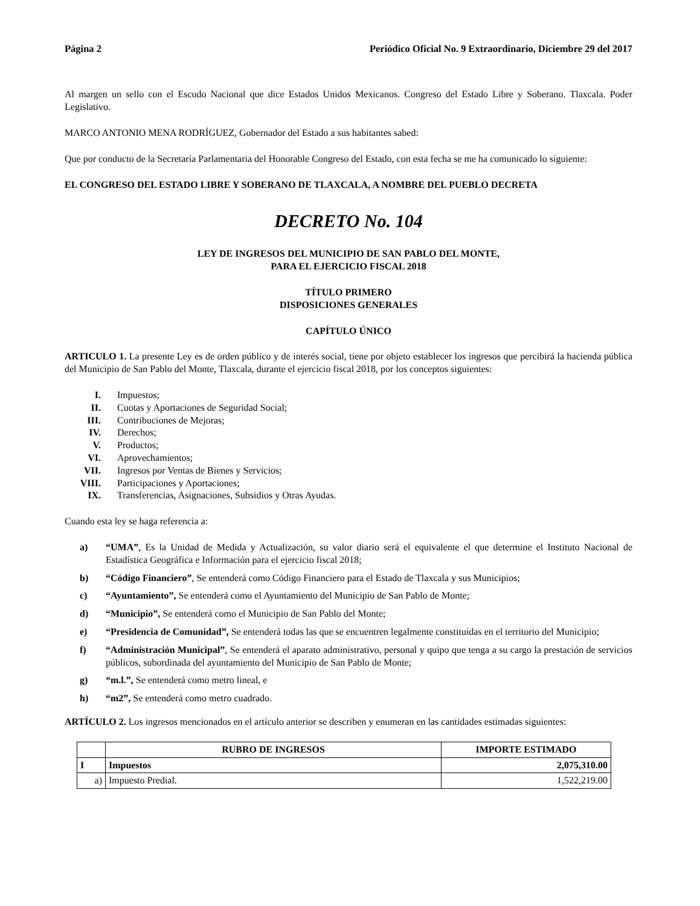Página 2 Periódico Oficial No. 9 Extraordinario, Diciembre 29 del 2017
Al margen un sello con el Escudo Nacional que dice Estados Unidos Mexicanos. Congreso del Estado Libre y Soberano. Tlaxcala. Poder Legislativo.
MARCO ANTONIO MENA RODRÍGUEZ, Gobernador del Estado a sus habitantes sabed:
Que por conducto de la Secretaría Parlamentaria del Honorable Congreso del Estado, con esta fecha se me ha comunicado lo siguiente:
EL CONGRESO DEL ESTADO LIBRE Y SOBERANO DE TLAXCALA, A NOMBRE DEL PUEBLO DECRETA
DECRETO No. 104
LEY DE INGRESOS DEL MUNICIPIO DE SAN PABLO DEL MONTE,
PARA EL EJERCICIO FISCAL 2018
TÍTULO PRIMERO
DISPOSICIONES GENERALES
CAPÍTULO ÚNICO
ARTICULO 1. La presente Ley es de orden público y de interés social, tiene por objeto establecer los ingresos que percibirá la hacienda pública del Municipio de San Pablo del Monte, Tlaxcala, durante el ejercicio fiscal 2018, por los conceptos siguientes:
I. Impuestos;
II. Cuotas y Aportaciones de Seguridad Social;
III. Contribuciones de Mejoras;
IV. Derechos;
V. Productos;
VI. Aprovechamientos;
VII. Ingresos por Ventas de Bienes y Servicios;
VIII. Participaciones y Aportaciones;
IX. Transferencias, Asignaciones, Subsidios y Otras Ayudas.
Cuando esta ley se haga referencia a:
a) “UMA”, Es la Unidad de Medida y Actualización, su valor diario será el equivalente el que determine el Instituto Nacional de Estadística Geográfica e Información para el ejercicio fiscal 2018;
b) “Código Financiero”, Se entenderá como Código Financiero para el Estado de Tlaxcala y sus Municipios;
c) “Ayuntamiento”, Se entenderá como el Ayuntamiento del Municipio de San Pablo de Monte;
d) “Municipio”, Se entenderá como el Municipio de San Pablo del Monte;
e) “Presidencia de Comunidad”, Se entenderá todas las que se encuentren legalmente constituidas en el territorio del Municipio;
f) “Administración Municipal”, Se entenderá el aparato administrativo, personal y quipo que tenga a su cargo la prestación de servicios públicos, subordinada del ayuntamiento del Municipio de San Pablo de Monte;
g) “m.l.”, Se entenderá como metro lineal, e
h) “m2”, Se entenderá como metro cuadrado.
ARTÍCULO 2. Los ingresos mencionados en el artículo anterior se describen y enumeran en las cantidades estimadas siguientes:
| | RUBRO DE INGRESOS | IMPORTE ESTIMADO |
| --- | --- | --- |
| I | Impuestos | 2,075,310.00 |
| a) | Impuesto Predial. | 1,522,219.00 |